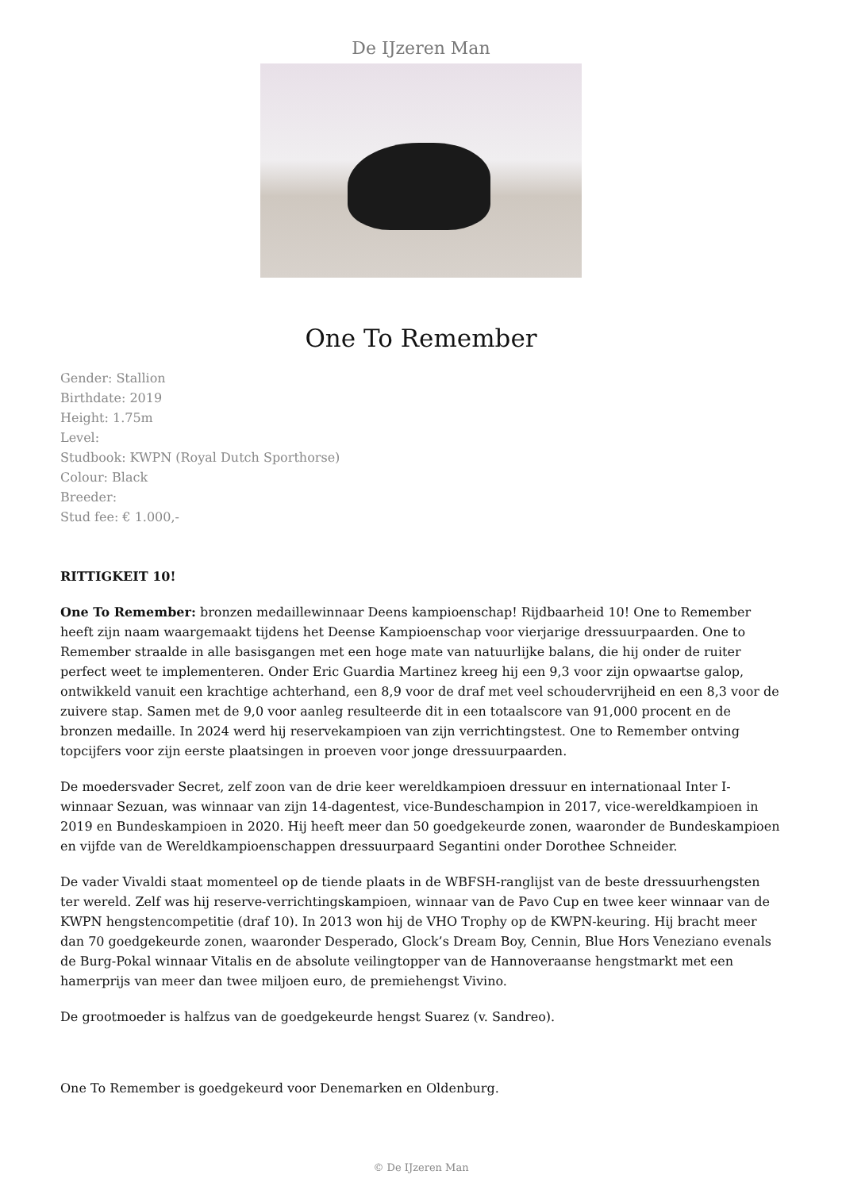De IJzeren Man
One To Remember
Gender: Stallion
Birthdate: 2019
Height: 1.75m
Level:
Studbook: KWPN (Royal Dutch Sporthorse)
Colour: Black
Breeder:
Stud fee: € 1.000,-
RITTIGKEIT 10!
One To Remember: bronzen medaillewinnaar Deens kampioenschap! Rijdbaarheid 10! One to Remember heeft zijn naam waargemaakt tijdens het Deense Kampioenschap voor vierjarige dressuurpaarden. One to Remember straalde in alle basisgangen met een hoge mate van natuurlijke balans, die hij onder de ruiter perfect weet te implementeren. Onder Eric Guardia Martinez kreeg hij een 9,3 voor zijn opwaartse galop, ontwikkeld vanuit een krachtige achterhand, een 8,9 voor de draf met veel schoudervrijheid en een 8,3 voor de zuivere stap. Samen met de 9,0 voor aanleg resulteerde dit in een totaalscore van 91,000 procent en de bronzen medaille. In 2024 werd hij reservekampioen van zijn verrichtingstest. One to Remember ontving topcijfers voor zijn eerste plaatsingen in proeven voor jonge dressuurpaarden.
De moedersvader Secret, zelf zoon van de drie keer wereldkampioen dressuur en internationaal Inter I-winnaar Sezuan, was winnaar van zijn 14-dagentest, vice-Bundeschampion in 2017, vice-wereldkampioen in 2019 en Bundeskampioen in 2020. Hij heeft meer dan 50 goedgekeurde zonen, waaronder de Bundeskampioen en vijfde van de Wereldkampioenschappen dressuurpaard Segantini onder Dorothee Schneider.
De vader Vivaldi staat momenteel op de tiende plaats in de WBFSH-ranglijst van de beste dressuurhengsten ter wereld. Zelf was hij reserve-verrichtingskampioen, winnaar van de Pavo Cup en twee keer winnaar van de KWPN hengstencompetitie (draf 10). In 2013 won hij de VHO Trophy op de KWPN-keuring. Hij bracht meer dan 70 goedgekeurde zonen, waaronder Desperado, Glock’s Dream Boy, Cennin, Blue Hors Veneziano evenals de Burg-Pokal winnaar Vitalis en de absolute veilingtopper van de Hannoveraanse hengstmarkt met een hamerprijs van meer dan twee miljoen euro, de premiehengst Vivino.
De grootmoeder is halfzus van de goedgekeurde hengst Suarez (v. Sandreo).
One To Remember is goedgekeurd voor Denemarken en Oldenburg.
© De IJzeren Man